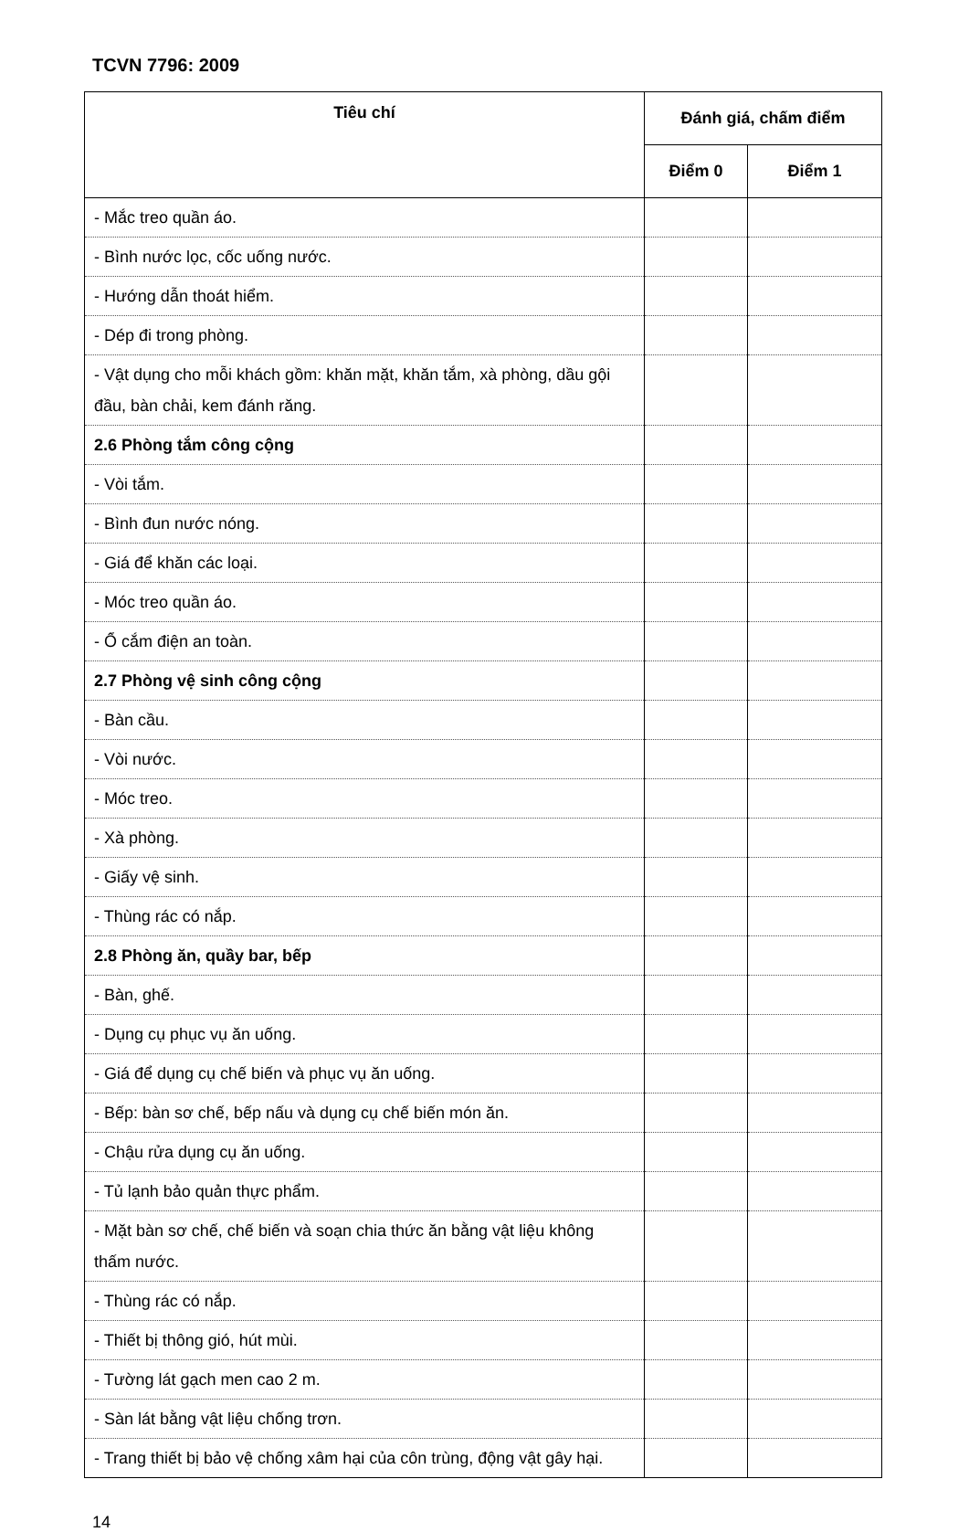TCVN 7796: 2009
| Tiêu chí | Đánh giá, chấm điểm | |
| --- | --- | --- |
| | Điểm 0 | Điểm 1 |
| - Mắc treo quần áo. | | |
| - Bình nước lọc, cốc uống nước. | | |
| - Hướng dẫn thoát hiểm. | | |
| - Dép đi trong phòng. | | |
| - Vật dụng cho mỗi khách gồm: khăn mặt, khăn tắm, xà phòng, dầu gội đầu, bàn chải, kem đánh răng. | | |
| 2.6 Phòng tắm công cộng | | |
| - Vòi tắm. | | |
| - Bình đun nước nóng. | | |
| - Giá để khăn các loại. | | |
| - Móc treo quần áo. | | |
| - Ổ cắm điện an toàn. | | |
| 2.7 Phòng vệ sinh công cộng | | |
| - Bàn cầu. | | |
| - Vòi nước. | | |
| - Móc treo. | | |
| - Xà phòng. | | |
| - Giấy vệ sinh. | | |
| - Thùng rác có nắp. | | |
| 2.8 Phòng ăn, quầy bar, bếp | | |
| - Bàn, ghế. | | |
| - Dụng cụ phục vụ ăn uống. | | |
| - Giá để dụng cụ chế biến và phục vụ ăn uống. | | |
| - Bếp: bàn sơ chế, bếp nấu và dụng cụ chế biến món ăn. | | |
| - Chậu rửa dụng cụ ăn uống. | | |
| - Tủ lạnh bảo quản thực phẩm. | | |
| - Mặt bàn sơ chế, chế biến và soạn chia thức ăn bằng vật liệu không thấm nước. | | |
| - Thùng rác có nắp. | | |
| - Thiết bị thông gió, hút mùi. | | |
| - Tường lát gạch men cao 2 m. | | |
| - Sàn lát bằng vật liệu chống trơn. | | |
| - Trang thiết bị bảo vệ chống xâm hại của côn trùng, động vật gây hại. | | |
14